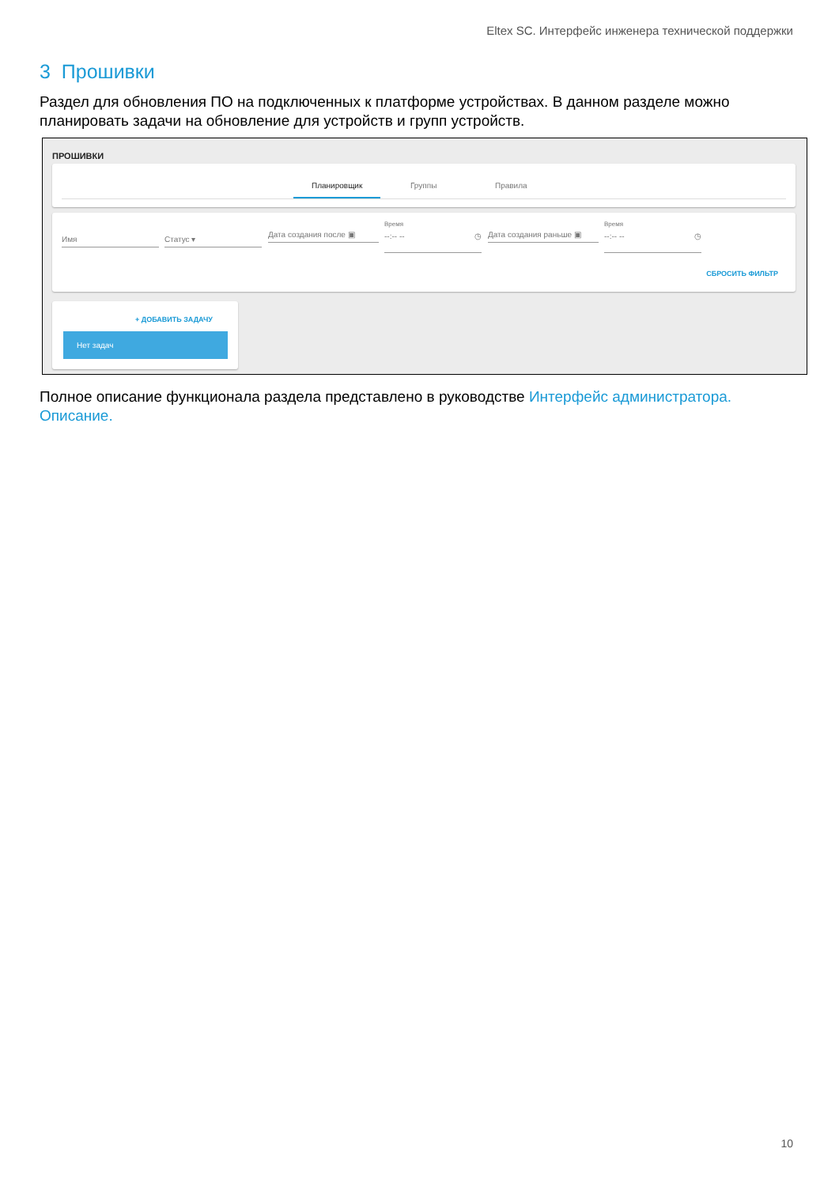Eltex SC. Интерфейс инженера технической поддержки
3 Прошивки
Раздел для обновления ПО на подключенных к платформе устройствах. В данном разделе можно планировать задачи на обновление для устройств и групп устройств.
ПРОШИВКИ
Планировщик Группы Правила
Имя Статус ▾
Дата создания после ▣
Время
--:-- -- ◷ Дата создания раньше ▣
Время
--:-- -- ◷
СБРОСИТЬ ФИЛЬТР
+ ДОБАВИТЬ ЗАДАЧУ
Нет задач
Полное описание функционала раздела представлено в руководстве Интерфейс администратора. Описание.
10